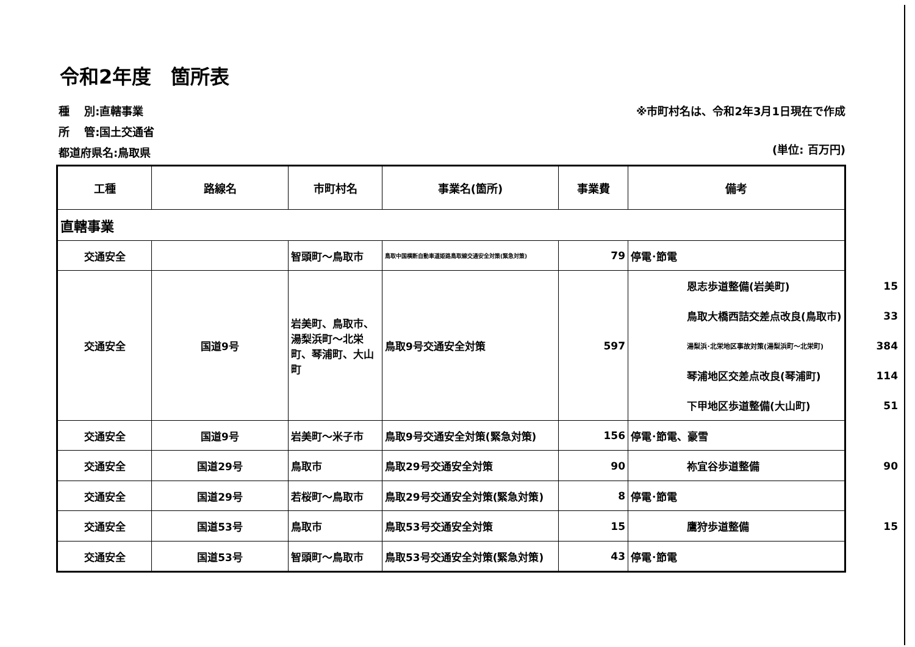令和2年度　箇所表
種　 別:直轄事業
所　 管:国土交通省
都道府県名:鳥取県
※市町村名は、令和2年3月1日現在で作成
(単位: 百万円)
| 工種 | 路線名 | 市町村名 | 事業名(箇所) | 事業費 | 備考 |
| --- | --- | --- | --- | --- | --- |
| 直轄事業 | | | | | |
| 交通安全 | | 智頭町～鳥取市 | 鳥取中国横断自動車道姫路鳥取線交通安全対策(緊急対策) | 79 | 停電･節電 |
| 交通安全 | 国道9号 | 岩美町、鳥取市、湯梨浜町～北栄町、琴浦町、大山町 | 鳥取9号交通安全対策 | 597 | / 恩志歩道整備(岩美町) / 15 / / 鳥取大橋西詰交差点改良(鳥取市) / 33 / / 湯梨浜･北栄地区事故対策(湯梨浜町～北栄町) / 384 / / 琴浦地区交差点改良(琴浦町) / 114 / / 下甲地区歩道整備(大山町) / 51 / |
| 交通安全 | 国道9号 | 岩美町～米子市 | 鳥取9号交通安全対策(緊急対策) | 156 | 停電･節電、豪雪 |
| 交通安全 | 国道29号 | 鳥取市 | 鳥取29号交通安全対策 | 90 | / 祢宜谷歩道整備 / 90 / |
| 交通安全 | 国道29号 | 若桜町～鳥取市 | 鳥取29号交通安全対策(緊急対策) | 8 | 停電･節電 |
| 交通安全 | 国道53号 | 鳥取市 | 鳥取53号交通安全対策 | 15 | / 鷹狩歩道整備 / 15 / |
| 交通安全 | 国道53号 | 智頭町～鳥取市 | 鳥取53号交通安全対策(緊急対策) | 43 | 停電･節電 |